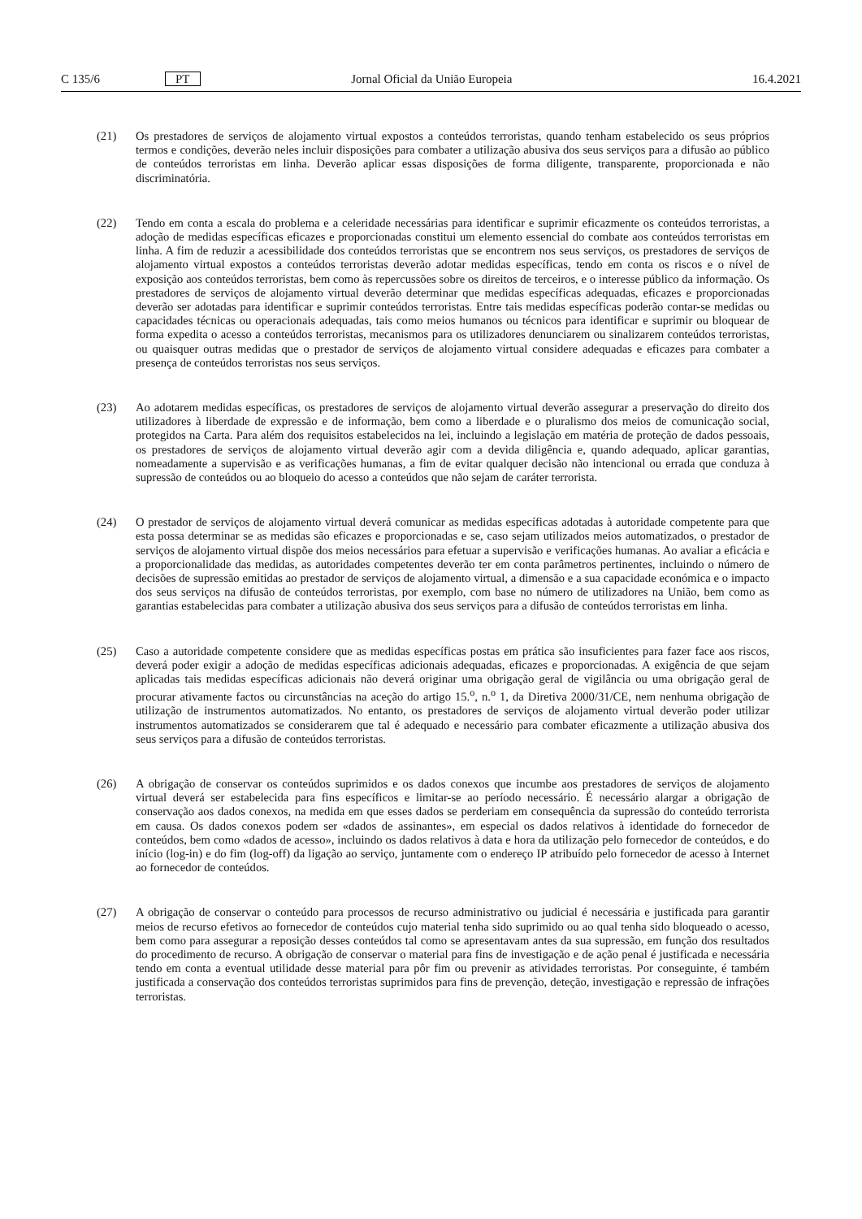C 135/6 PT Jornal Oficial da União Europeia 16.4.2021
(21) Os prestadores de serviços de alojamento virtual expostos a conteúdos terroristas, quando tenham estabelecido os seus próprios termos e condições, deverão neles incluir disposições para combater a utilização abusiva dos seus serviços para a difusão ao público de conteúdos terroristas em linha. Deverão aplicar essas disposições de forma diligente, transparente, proporcionada e não discriminatória.
(22) Tendo em conta a escala do problema e a celeridade necessárias para identificar e suprimir eficazmente os conteúdos terroristas, a adoção de medidas específicas eficazes e proporcionadas constitui um elemento essencial do combate aos conteúdos terroristas em linha. A fim de reduzir a acessibilidade dos conteúdos terroristas que se encontrem nos seus serviços, os prestadores de serviços de alojamento virtual expostos a conteúdos terroristas deverão adotar medidas específicas, tendo em conta os riscos e o nível de exposição aos conteúdos terroristas, bem como às repercussões sobre os direitos de terceiros, e o interesse público da informação. Os prestadores de serviços de alojamento virtual deverão determinar que medidas específicas adequadas, eficazes e proporcionadas deverão ser adotadas para identificar e suprimir conteúdos terroristas. Entre tais medidas específicas poderão contar-se medidas ou capacidades técnicas ou operacionais adequadas, tais como meios humanos ou técnicos para identificar e suprimir ou bloquear de forma expedita o acesso a conteúdos terroristas, mecanismos para os utilizadores denunciarem ou sinalizarem conteúdos terroristas, ou quaisquer outras medidas que o prestador de serviços de alojamento virtual considere adequadas e eficazes para combater a presença de conteúdos terroristas nos seus serviços.
(23) Ao adotarem medidas específicas, os prestadores de serviços de alojamento virtual deverão assegurar a preservação do direito dos utilizadores à liberdade de expressão e de informação, bem como a liberdade e o pluralismo dos meios de comunicação social, protegidos na Carta. Para além dos requisitos estabelecidos na lei, incluindo a legislação em matéria de proteção de dados pessoais, os prestadores de serviços de alojamento virtual deverão agir com a devida diligência e, quando adequado, aplicar garantias, nomeadamente a supervisão e as verificações humanas, a fim de evitar qualquer decisão não intencional ou errada que conduza à supressão de conteúdos ou ao bloqueio do acesso a conteúdos que não sejam de caráter terrorista.
(24) O prestador de serviços de alojamento virtual deverá comunicar as medidas específicas adotadas à autoridade competente para que esta possa determinar se as medidas são eficazes e proporcionadas e se, caso sejam utilizados meios automatizados, o prestador de serviços de alojamento virtual dispõe dos meios necessários para efetuar a supervisão e verificações humanas. Ao avaliar a eficácia e a proporcionalidade das medidas, as autoridades competentes deverão ter em conta parâmetros pertinentes, incluindo o número de decisões de supressão emitidas ao prestador de serviços de alojamento virtual, a dimensão e a sua capacidade económica e o impacto dos seus serviços na difusão de conteúdos terroristas, por exemplo, com base no número de utilizadores na União, bem como as garantias estabelecidas para combater a utilização abusiva dos seus serviços para a difusão de conteúdos terroristas em linha.
(25) Caso a autoridade competente considere que as medidas específicas postas em prática são insuficientes para fazer face aos riscos, deverá poder exigir a adoção de medidas específicas adicionais adequadas, eficazes e proporcionadas. A exigência de que sejam aplicadas tais medidas específicas adicionais não deverá originar uma obrigação geral de vigilância ou uma obrigação geral de procurar ativamente factos ou circunstâncias na aceção do artigo 15.<sup>o</sup>, n.<sup>o</sup> 1, da Diretiva 2000/31/CE, nem nenhuma obrigação de utilização de instrumentos automatizados. No entanto, os prestadores de serviços de alojamento virtual deverão poder utilizar instrumentos automatizados se considerarem que tal é adequado e necessário para combater eficazmente a utilização abusiva dos seus serviços para a difusão de conteúdos terroristas.
(26) A obrigação de conservar os conteúdos suprimidos e os dados conexos que incumbe aos prestadores de serviços de alojamento virtual deverá ser estabelecida para fins específicos e limitar-se ao período necessário. É necessário alargar a obrigação de conservação aos dados conexos, na medida em que esses dados se perderiam em consequência da supressão do conteúdo terrorista em causa. Os dados conexos podem ser «dados de assinantes», em especial os dados relativos à identidade do fornecedor de conteúdos, bem como «dados de acesso», incluindo os dados relativos à data e hora da utilização pelo fornecedor de conteúdos, e do início (log-in) e do fim (log-off) da ligação ao serviço, juntamente com o endereço IP atribuído pelo fornecedor de acesso à Internet ao fornecedor de conteúdos.
(27) A obrigação de conservar o conteúdo para processos de recurso administrativo ou judicial é necessária e justificada para garantir meios de recurso efetivos ao fornecedor de conteúdos cujo material tenha sido suprimido ou ao qual tenha sido bloqueado o acesso, bem como para assegurar a reposição desses conteúdos tal como se apresentavam antes da sua supressão, em função dos resultados do procedimento de recurso. A obrigação de conservar o material para fins de investigação e de ação penal é justificada e necessária tendo em conta a eventual utilidade desse material para pôr fim ou prevenir as atividades terroristas. Por conseguinte, é também justificada a conservação dos conteúdos terroristas suprimidos para fins de prevenção, deteção, investigação e repressão de infrações terroristas.